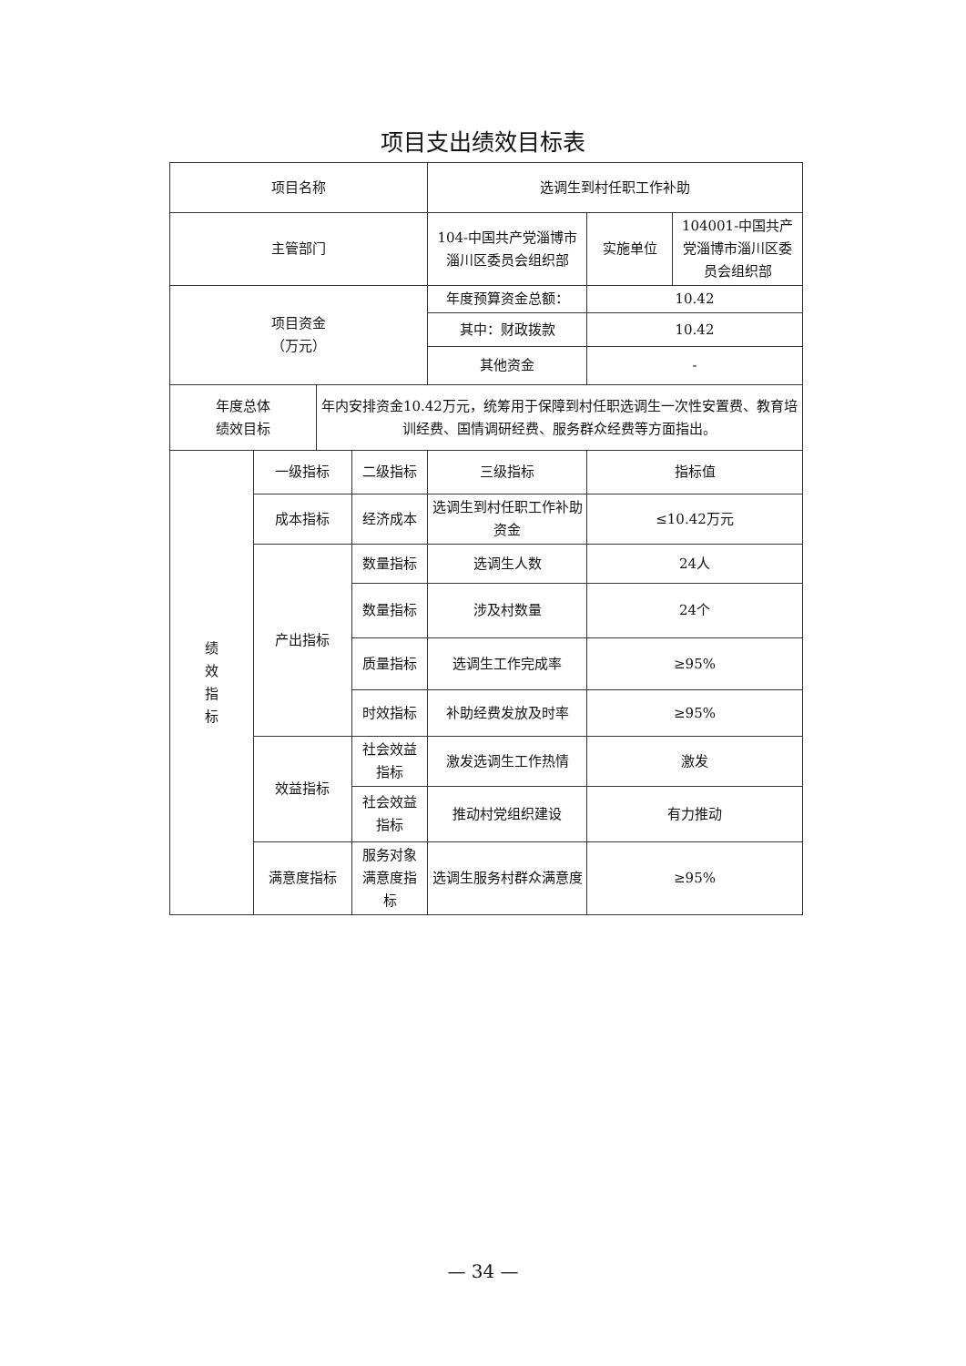项目支出绩效目标表
| 项目名称 | | | | 选调生到村任职工作补助 | | |
| 主管部门 | | | | 104-中国共产党淄博市淄川区委员会组织部 | 实施单位 | 104001-中国共产党淄博市淄川区委员会组织部 |
| 项目资金 （万元） | | | | 年度预算资金总额： | 10.42 | |
| | | | | 其中：财政拨款 | 10.42 | |
| | | | | 其他资金 | - | |
| 年度总体 绩效目标 | | 年内安排资金10.42万元，统筹用于保障到村任职选调生一次性安置费、教育培训经费、国情调研经费、服务群众经费等方面指出。 | | | | |
| 绩 效 指 标 | 一级指标 | | 二级指标 | 三级指标 | 指标值 | |
| | 成本指标 | | 经济成本 | 选调生到村任职工作补助资金 | ≤10.42万元 | |
| | 产出指标 | | 数量指标 | 选调生人数 | 24人 | |
| | | | 数量指标 | 涉及村数量 | 24个 | |
| | | | 质量指标 | 选调生工作完成率 | ≥95% | |
| | | | 时效指标 | 补助经费发放及时率 | ≥95% | |
| | 效益指标 | | 社会效益指标 | 激发选调生工作热情 | 激发 | |
| | | | 社会效益指标 | 推动村党组织建设 | 有力推动 | |
| | 满意度指标 | | 服务对象满意度指标 | 选调生服务村群众满意度 | ≥95% | |
— 34 —